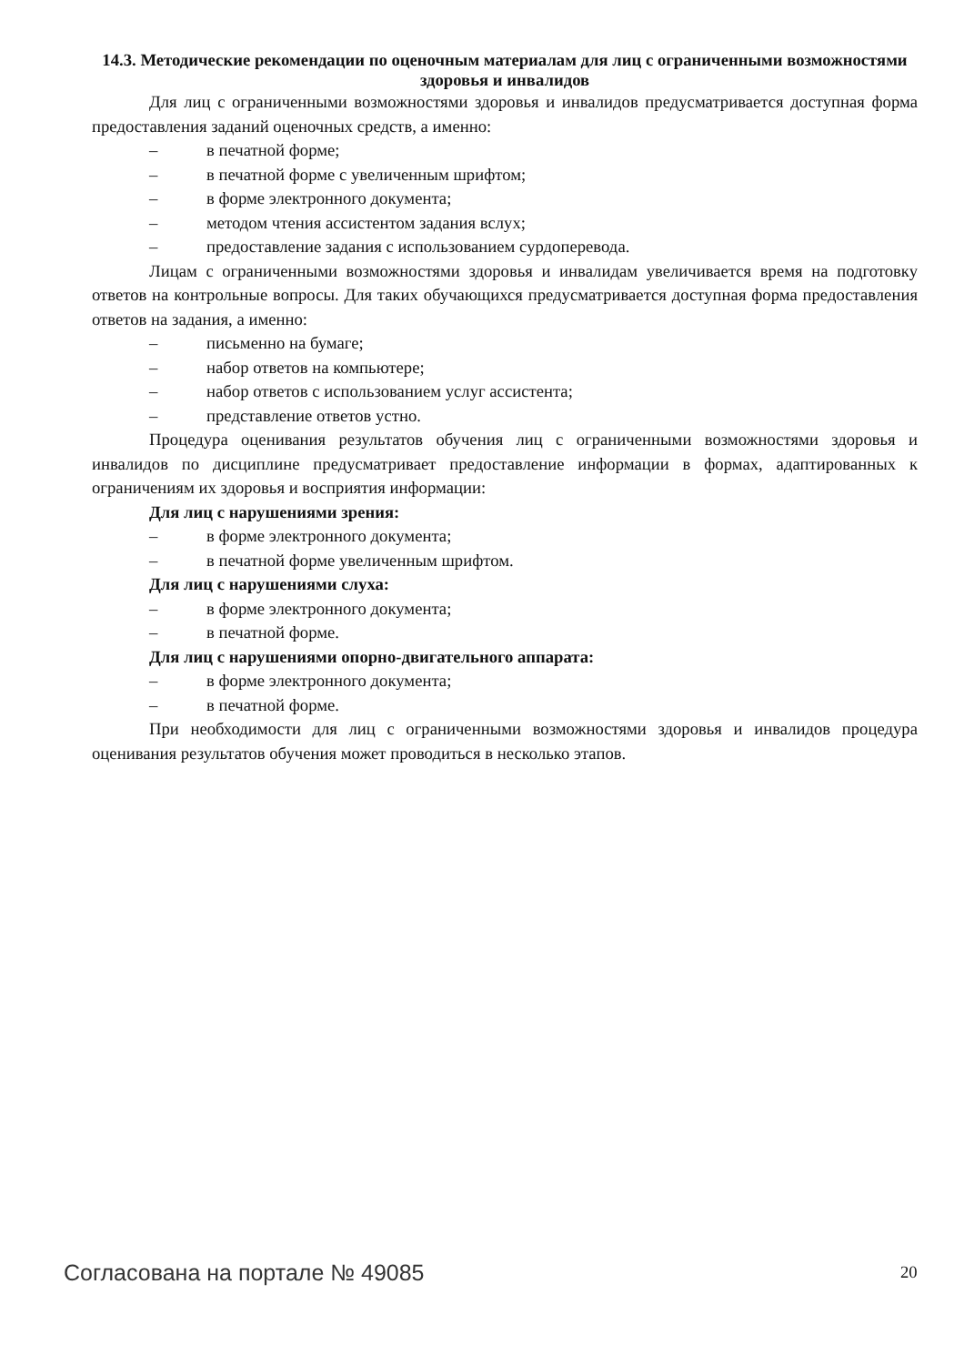14.3. Методические рекомендации по оценочным материалам для лиц с ограниченными возможностями здоровья и инвалидов
Для лиц с ограниченными возможностями здоровья и инвалидов предусматривается доступная форма предоставления заданий оценочных средств, а именно:
– в печатной форме;
– в печатной форме с увеличенным шрифтом;
– в форме электронного документа;
– методом чтения ассистентом задания вслух;
– предоставление задания с использованием сурдоперевода.
Лицам с ограниченными возможностями здоровья и инвалидам увеличивается время на подготовку ответов на контрольные вопросы. Для таких обучающихся предусматривается доступная форма предоставления ответов на задания, а именно:
– письменно на бумаге;
– набор ответов на компьютере;
– набор ответов с использованием услуг ассистента;
– представление ответов устно.
Процедура оценивания результатов обучения лиц с ограниченными возможностями здоровья и инвалидов по дисциплине предусматривает предоставление информации в формах, адаптированных к ограничениям их здоровья и восприятия информации:
Для лиц с нарушениями зрения:
– в форме электронного документа;
– в печатной форме увеличенным шрифтом.
Для лиц с нарушениями слуха:
– в форме электронного документа;
– в печатной форме.
Для лиц с нарушениями опорно-двигательного аппарата:
– в форме электронного документа;
– в печатной форме.
При необходимости для лиц с ограниченными возможностями здоровья и инвалидов процедура оценивания результатов обучения может проводиться в несколько этапов.
Согласована на портале № 49085 20